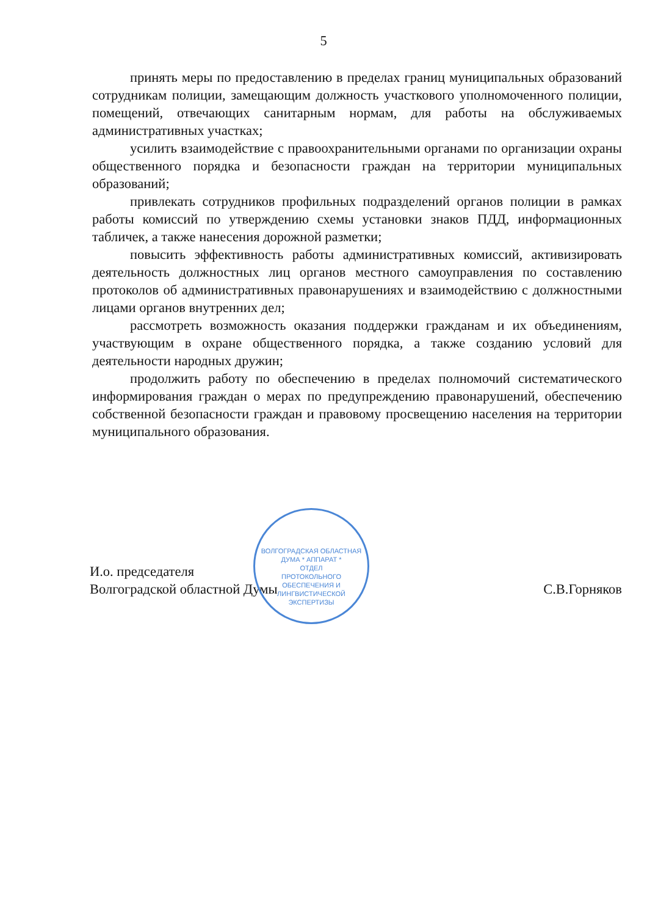5
принять меры по предоставлению в пределах границ муниципальных образований сотрудникам полиции, замещающим должность участкового уполномоченного полиции, помещений, отвечающих санитарным нормам, для работы на обслуживаемых административных участках;
усилить взаимодействие с правоохранительными органами по организации охраны общественного порядка и безопасности граждан на территории муниципальных образований;
привлекать сотрудников профильных подразделений органов полиции в рамках работы комиссий по утверждению схемы установки знаков ПДД, информационных табличек, а также нанесения дорожной разметки;
повысить эффективность работы административных комиссий, активизировать деятельность должностных лиц органов местного самоуправления по составлению протоколов об административных правонарушениях и взаимодействию с должностными лицами органов внутренних дел;
рассмотреть возможность оказания поддержки гражданам и их объединениям, участвующим в охране общественного порядка, а также созданию условий для деятельности народных дружин;
продолжить работу по обеспечению в пределах полномочий систематического информирования граждан о мерах по предупреждению правонарушений, обеспечению собственной безопасности граждан и правовому просвещению населения на территории муниципального образования.
И.о. председателя
Волгоградской областной Думы
С.В.Горняков
ВОЛГОГРАДСКАЯ ОБЛАСТНАЯ ДУМА * АППАРАТ *
ОТДЕЛ
ПРОТОКОЛЬНОГО
ОБЕСПЕЧЕНИЯ И
ЛИНГВИСТИЧЕСКОЙ
ЭКСПЕРТИЗЫ